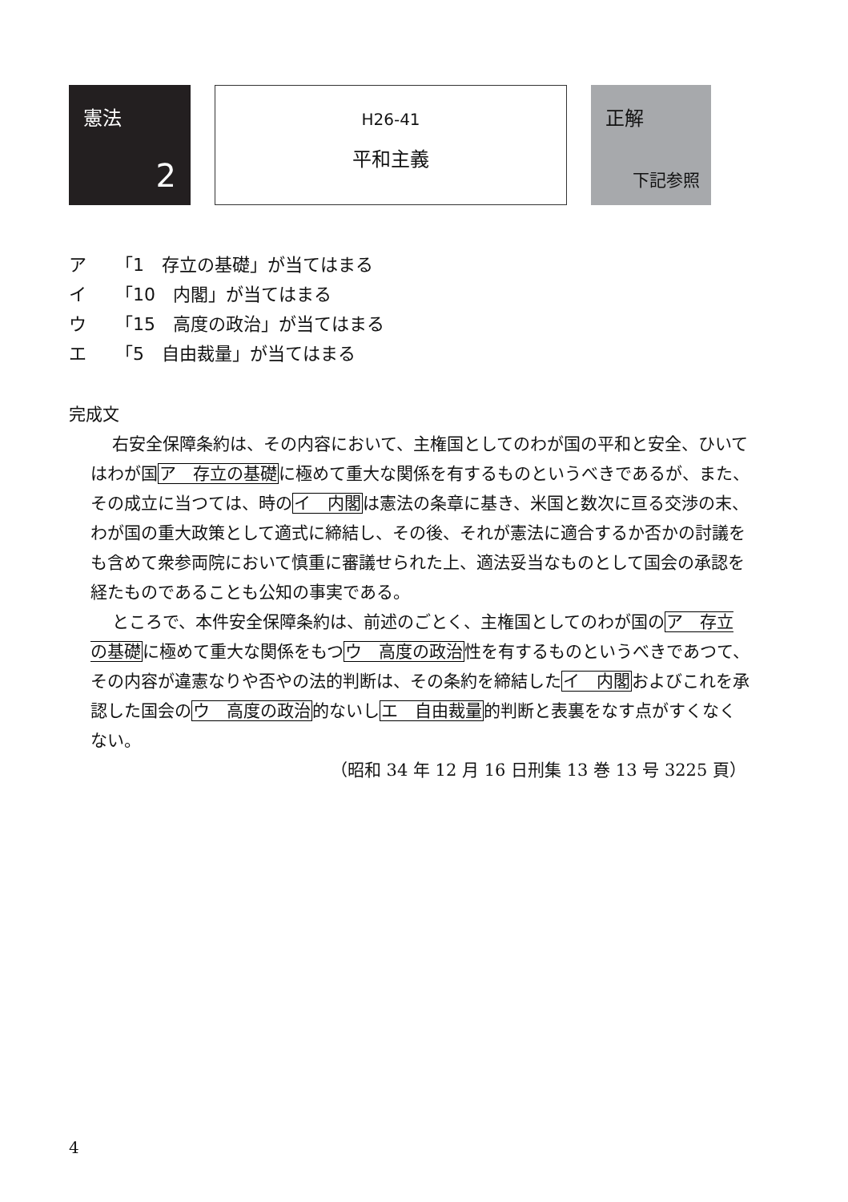憲法
2
H26-41
平和主義
正解
下記参照
ア 「1　存立の基礎」が当てはまる
イ 「10　内閣」が当てはまる
ウ 「15　高度の政治」が当てはまる
エ 「5　自由裁量」が当てはまる
完成文
右安全保障条約は、その内容において、主権国としてのわが国の平和と安全、ひいてはわが国ア　存立の基礎に極めて重大な関係を有するものというべきであるが、また、その成立に当つては、時のイ　内閣は憲法の条章に基き、米国と数次に亘る交渉の末、わが国の重大政策として適式に締結し、その後、それが憲法に適合するか否かの討議をも含めて衆参両院において慎重に審議せられた上、適法妥当なものとして国会の承認を経たものであることも公知の事実である。
ところで、本件安全保障条約は、前述のごとく、主権国としてのわが国のア　存立の基礎に極めて重大な関係をもつウ　高度の政治性を有するものというべきであつて、その内容が違憲なりや否やの法的判断は、その条約を締結したイ　内閣およびこれを承認した国会のウ　高度の政治的ないしエ　自由裁量的判断と表裏をなす点がすくなくない。
（昭和 34 年 12 月 16 日刑集 13 巻 13 号 3225 頁）
4